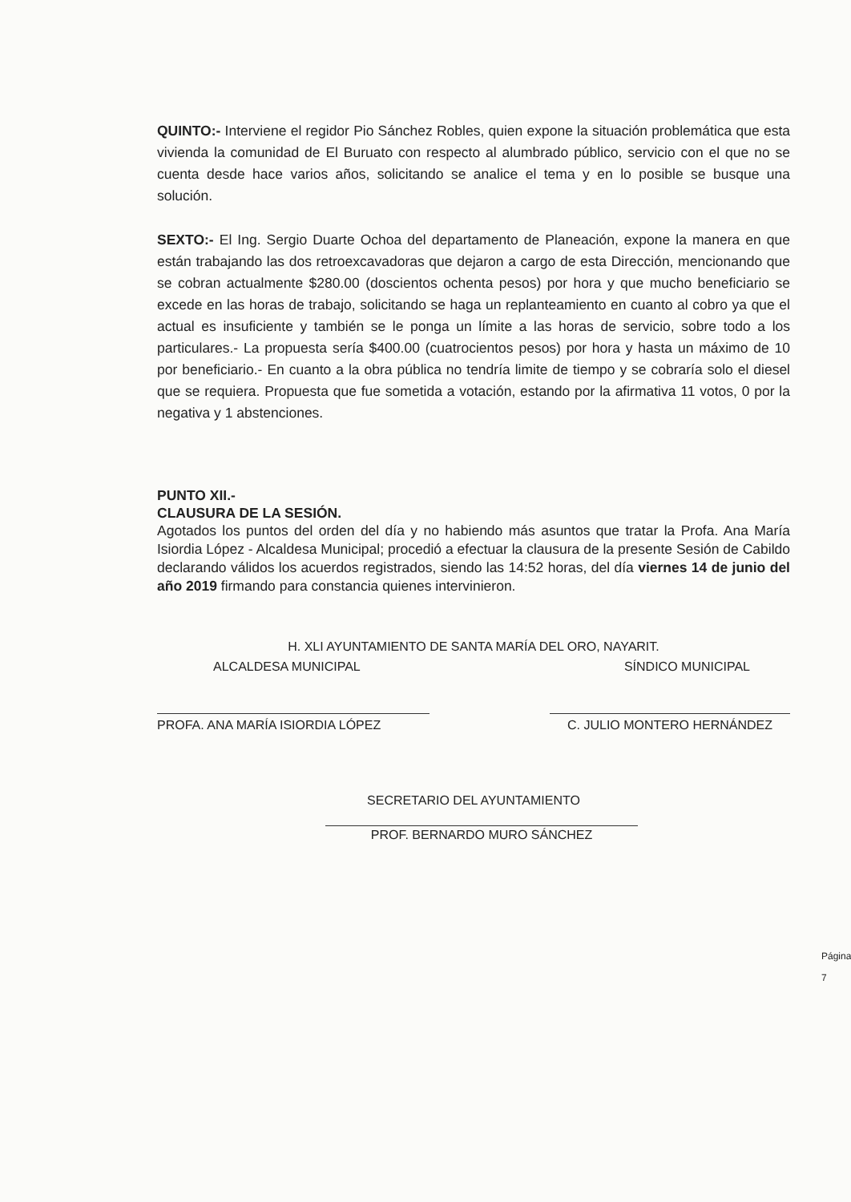QUINTO:- Interviene el regidor Pio Sánchez Robles, quien expone la situación problemática que esta vivienda la comunidad de El Buruato con respecto al alumbrado público, servicio con el que no se cuenta desde hace varios años, solicitando se analice el tema y en lo posible se busque una solución.
SEXTO:- El Ing. Sergio Duarte Ochoa del departamento de Planeación, expone la manera en que están trabajando las dos retroexcavadoras que dejaron a cargo de esta Dirección, mencionando que se cobran actualmente $280.00 (doscientos ochenta pesos) por hora y que mucho beneficiario se excede en las horas de trabajo, solicitando se haga un replanteamiento en cuanto al cobro ya que el actual es insuficiente y también se le ponga un límite a las horas de servicio, sobre todo a los particulares.- La propuesta sería $400.00 (cuatrocientos pesos) por hora y hasta un máximo de 10 por beneficiario.- En cuanto a la obra pública no tendría limite de tiempo y se cobraría solo el diesel que se requiera. Propuesta que fue sometida a votación, estando por la afirmativa 11 votos, 0 por la negativa y 1 abstenciones.
PUNTO XII.-
CLAUSURA DE LA SESIÓN.
Agotados los puntos del orden del día y no habiendo más asuntos que tratar la Profa. Ana María Isiordia López - Alcaldesa Municipal; procedió a efectuar la clausura de la presente Sesión de Cabildo declarando válidos los acuerdos registrados, siendo las 14:52 horas, del día viernes 14 de junio del año 2019 firmando para constancia quienes intervinieron.
H. XLI AYUNTAMIENTO DE SANTA MARÍA DEL ORO, NAYARIT.
ALCALDESA MUNICIPAL SÍNDICO MUNICIPAL
PROFA. ANA MARÍA ISIORDIA LÓPEZ C. JULIO MONTERO HERNÁNDEZ
SECRETARIO DEL AYUNTAMIENTO
PROF. BERNARDO MURO SÁNCHEZ
Página 7